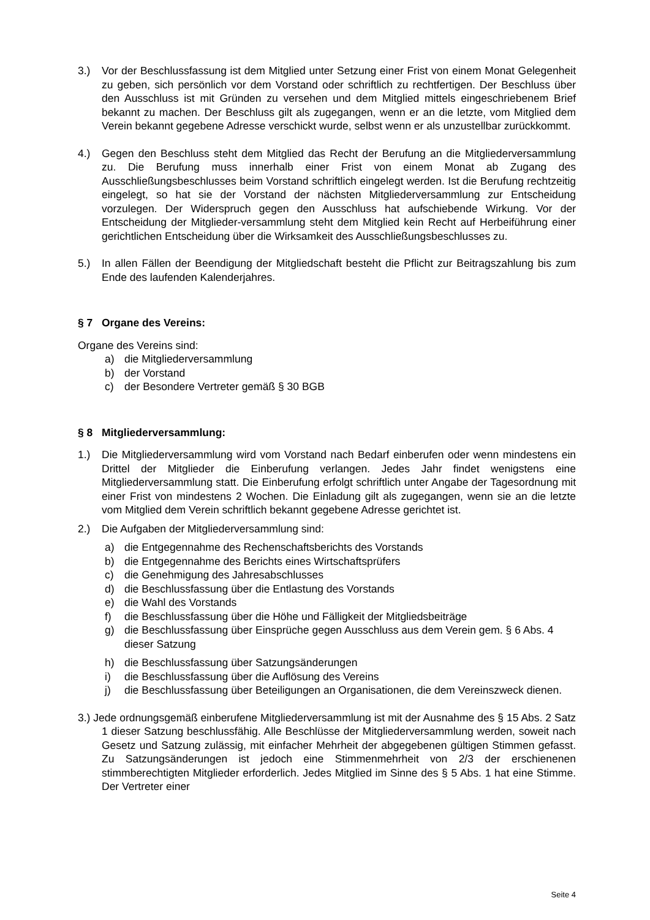3.) Vor der Beschlussfassung ist dem Mitglied unter Setzung einer Frist von einem Monat Gelegenheit zu geben, sich persönlich vor dem Vorstand oder schriftlich zu rechtfertigen. Der Beschluss über den Ausschluss ist mit Gründen zu versehen und dem Mitglied mittels eingeschriebenem Brief bekannt zu machen. Der Beschluss gilt als zugegangen, wenn er an die letzte, vom Mitglied dem Verein bekannt gegebene Adresse verschickt wurde, selbst wenn er als unzustellbar zurückkommt.
4.) Gegen den Beschluss steht dem Mitglied das Recht der Berufung an die Mitgliederversammlung zu. Die Berufung muss innerhalb einer Frist von einem Monat ab Zugang des Ausschließungsbeschlusses beim Vorstand schriftlich eingelegt werden. Ist die Berufung rechtzeitig eingelegt, so hat sie der Vorstand der nächsten Mitgliederversammlung zur Entscheidung vorzulegen. Der Widerspruch gegen den Ausschluss hat aufschiebende Wirkung. Vor der Entscheidung der Mitglieder-versammlung steht dem Mitglied kein Recht auf Herbeiführung einer gerichtlichen Entscheidung über die Wirksamkeit des Ausschließungsbeschlusses zu.
5.) In allen Fällen der Beendigung der Mitgliedschaft besteht die Pflicht zur Beitragszahlung bis zum Ende des laufenden Kalenderjahres.
§ 7 Organe des Vereins:
Organe des Vereins sind:
a) die Mitgliederversammlung
b) der Vorstand
c) der Besondere Vertreter gemäß § 30 BGB
§ 8 Mitgliederversammlung:
1.) Die Mitgliederversammlung wird vom Vorstand nach Bedarf einberufen oder wenn mindestens ein Drittel der Mitglieder die Einberufung verlangen. Jedes Jahr findet wenigstens eine Mitgliederversammlung statt. Die Einberufung erfolgt schriftlich unter Angabe der Tagesordnung mit einer Frist von mindestens 2 Wochen. Die Einladung gilt als zugegangen, wenn sie an die letzte vom Mitglied dem Verein schriftlich bekannt gegebene Adresse gerichtet ist.
2.) Die Aufgaben der Mitgliederversammlung sind:
a) die Entgegennahme des Rechenschaftsberichts des Vorstands
b) die Entgegennahme des Berichts eines Wirtschaftsprüfers
c) die Genehmigung des Jahresabschlusses
d) die Beschlussfassung über die Entlastung des Vorstands
e) die Wahl des Vorstands
f) die Beschlussfassung über die Höhe und Fälligkeit der Mitgliedsbeiträge
g) die Beschlussfassung über Einsprüche gegen Ausschluss aus dem Verein gem. § 6 Abs. 4 dieser Satzung
h) die Beschlussfassung über Satzungsänderungen
i) die Beschlussfassung über die Auflösung des Vereins
j) die Beschlussfassung über Beteiligungen an Organisationen, die dem Vereinszweck dienen.
3.) Jede ordnungsgemäß einberufene Mitgliederversammlung ist mit der Ausnahme des § 15 Abs. 2 Satz 1 dieser Satzung beschlussfähig. Alle Beschlüsse der Mitgliederversammlung werden, soweit nach Gesetz und Satzung zulässig, mit einfacher Mehrheit der abgegebenen gültigen Stimmen gefasst. Zu Satzungsänderungen ist jedoch eine Stimmenmehrheit von 2/3 der erschienenen stimmberechtigten Mitglieder erforderlich. Jedes Mitglied im Sinne des § 5 Abs. 1 hat eine Stimme. Der Vertreter einer
Seite 4